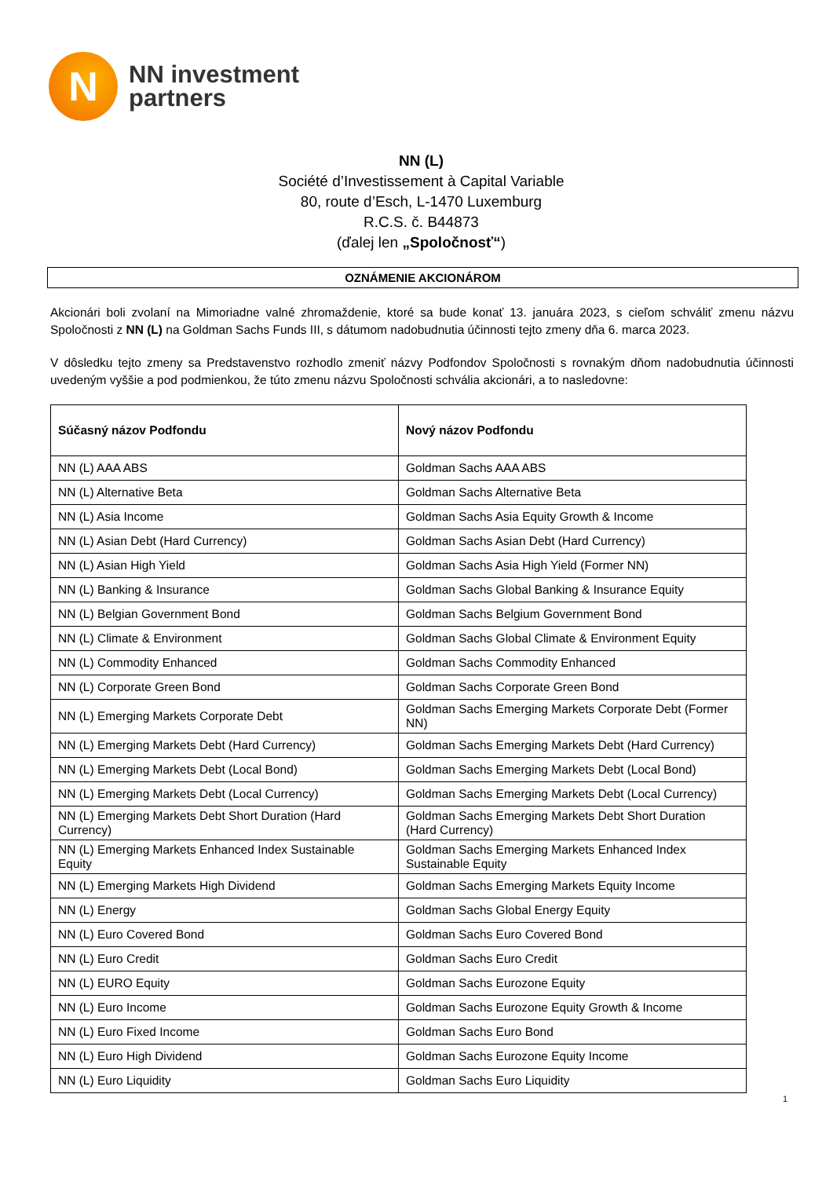N
NN investment
partners
NN (L)
Société d’Investissement à Capital Variable
80, route d’Esch, L-1470 Luxemburg
R.C.S. č. B44873
(ďalej len „Spoločnosť“)
OZNÁMENIE AKCIONÁROM
Akcionári boli zvolaní na Mimoriadne valné zhromaždenie, ktoré sa bude konať 13. januára 2023, s cieľom schváliť zmenu názvu Spoločnosti z NN (L) na Goldman Sachs Funds III, s dátumom nadobudnutia účinnosti tejto zmeny dňa 6. marca 2023.
V dôsledku tejto zmeny sa Predstavenstvo rozhodlo zmeniť názvy Podfondov Spoločnosti s rovnakým dňom nadobudnutia účinnosti uvedeným vyššie a pod podmienkou, že túto zmenu názvu Spoločnosti schvália akcionári, a to nasledovne:
| Súčasný názov Podfondu | Nový názov Podfondu |
| --- | --- |
| NN (L) AAA ABS | Goldman Sachs AAA ABS |
| NN (L) Alternative Beta | Goldman Sachs Alternative Beta |
| NN (L) Asia Income | Goldman Sachs Asia Equity Growth & Income |
| NN (L) Asian Debt (Hard Currency) | Goldman Sachs Asian Debt (Hard Currency) |
| NN (L) Asian High Yield | Goldman Sachs Asia High Yield (Former NN) |
| NN (L) Banking & Insurance | Goldman Sachs Global Banking & Insurance Equity |
| NN (L) Belgian Government Bond | Goldman Sachs Belgium Government Bond |
| NN (L) Climate & Environment | Goldman Sachs Global Climate & Environment Equity |
| NN (L) Commodity Enhanced | Goldman Sachs Commodity Enhanced |
| NN (L) Corporate Green Bond | Goldman Sachs Corporate Green Bond |
| NN (L) Emerging Markets Corporate Debt | Goldman Sachs Emerging Markets Corporate Debt (Former NN) |
| NN (L) Emerging Markets Debt (Hard Currency) | Goldman Sachs Emerging Markets Debt (Hard Currency) |
| NN (L) Emerging Markets Debt (Local Bond) | Goldman Sachs Emerging Markets Debt (Local Bond) |
| NN (L) Emerging Markets Debt (Local Currency) | Goldman Sachs Emerging Markets Debt (Local Currency) |
| NN (L) Emerging Markets Debt Short Duration (Hard Currency) | Goldman Sachs Emerging Markets Debt Short Duration (Hard Currency) |
| NN (L) Emerging Markets Enhanced Index Sustainable Equity | Goldman Sachs Emerging Markets Enhanced Index Sustainable Equity |
| NN (L) Emerging Markets High Dividend | Goldman Sachs Emerging Markets Equity Income |
| NN (L) Energy | Goldman Sachs Global Energy Equity |
| NN (L) Euro Covered Bond | Goldman Sachs Euro Covered Bond |
| NN (L) Euro Credit | Goldman Sachs Euro Credit |
| NN (L) EURO Equity | Goldman Sachs Eurozone Equity |
| NN (L) Euro Income | Goldman Sachs Eurozone Equity Growth & Income |
| NN (L) Euro Fixed Income | Goldman Sachs Euro Bond |
| NN (L) Euro High Dividend | Goldman Sachs Eurozone Equity Income |
| NN (L) Euro Liquidity | Goldman Sachs Euro Liquidity |
1